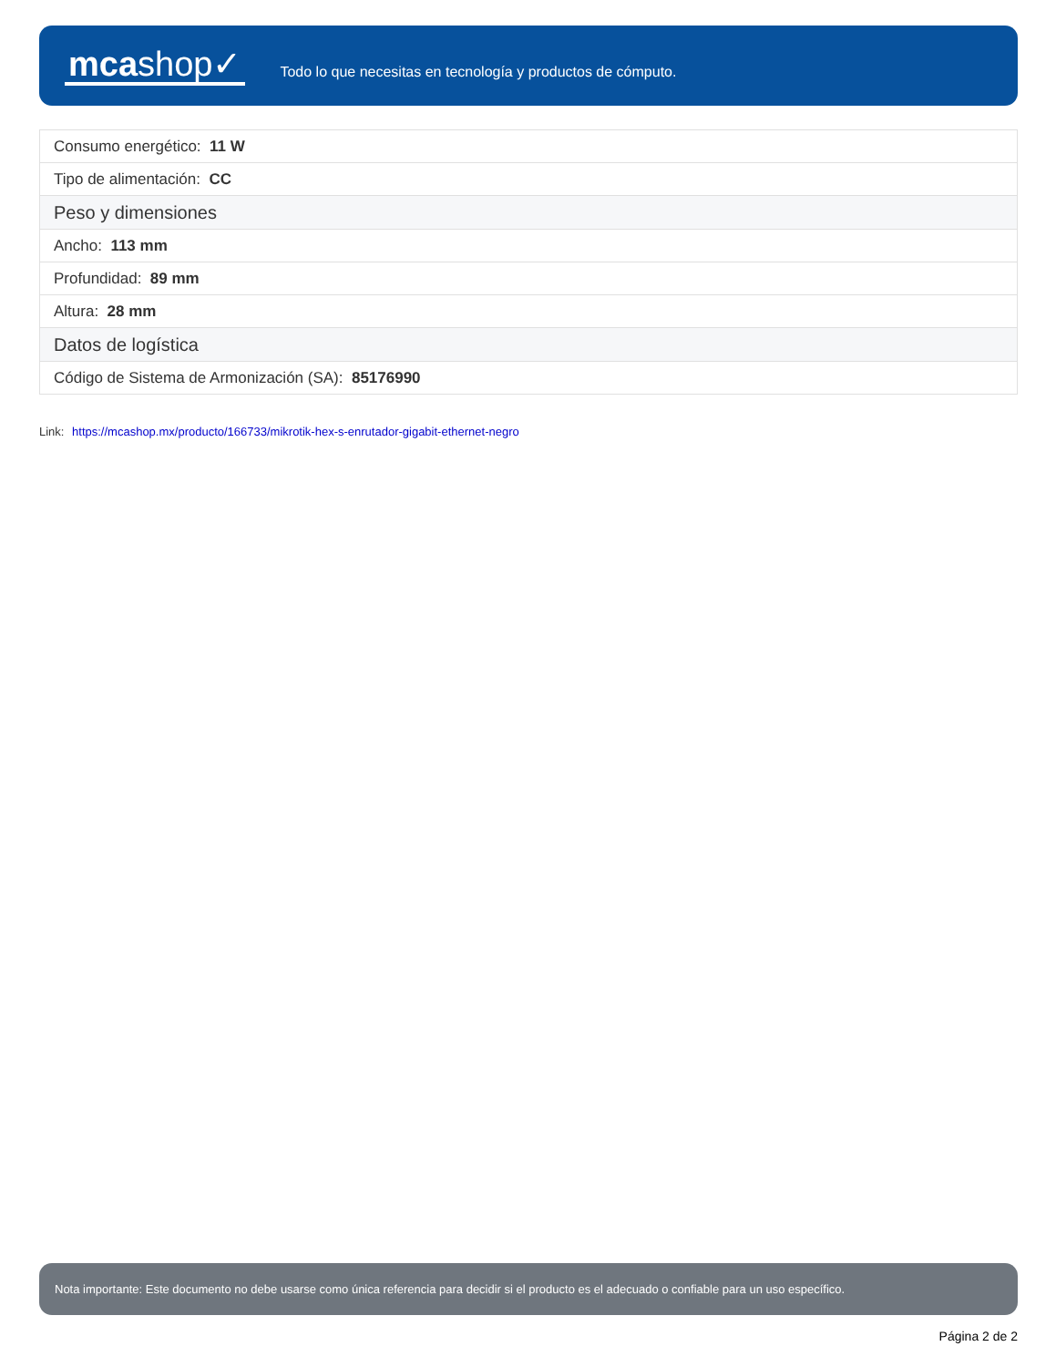mcashop✓
Todo lo que necesitas en tecnología y productos de cómputo.
| Consumo energético: 11 W |
| Tipo de alimentación: CC |
| Peso y dimensiones |
| Ancho: 113 mm |
| Profundidad: 89 mm |
| Altura: 28 mm |
| Datos de logística |
| Código de Sistema de Armonización (SA): 85176990 |
Link: https://mcashop.mx/producto/166733/mikrotik-hex-s-enrutador-gigabit-ethernet-negro
Nota importante: Este documento no debe usarse como única referencia para decidir si el producto es el adecuado o confiable para un uso específico.
Página 2 de 2